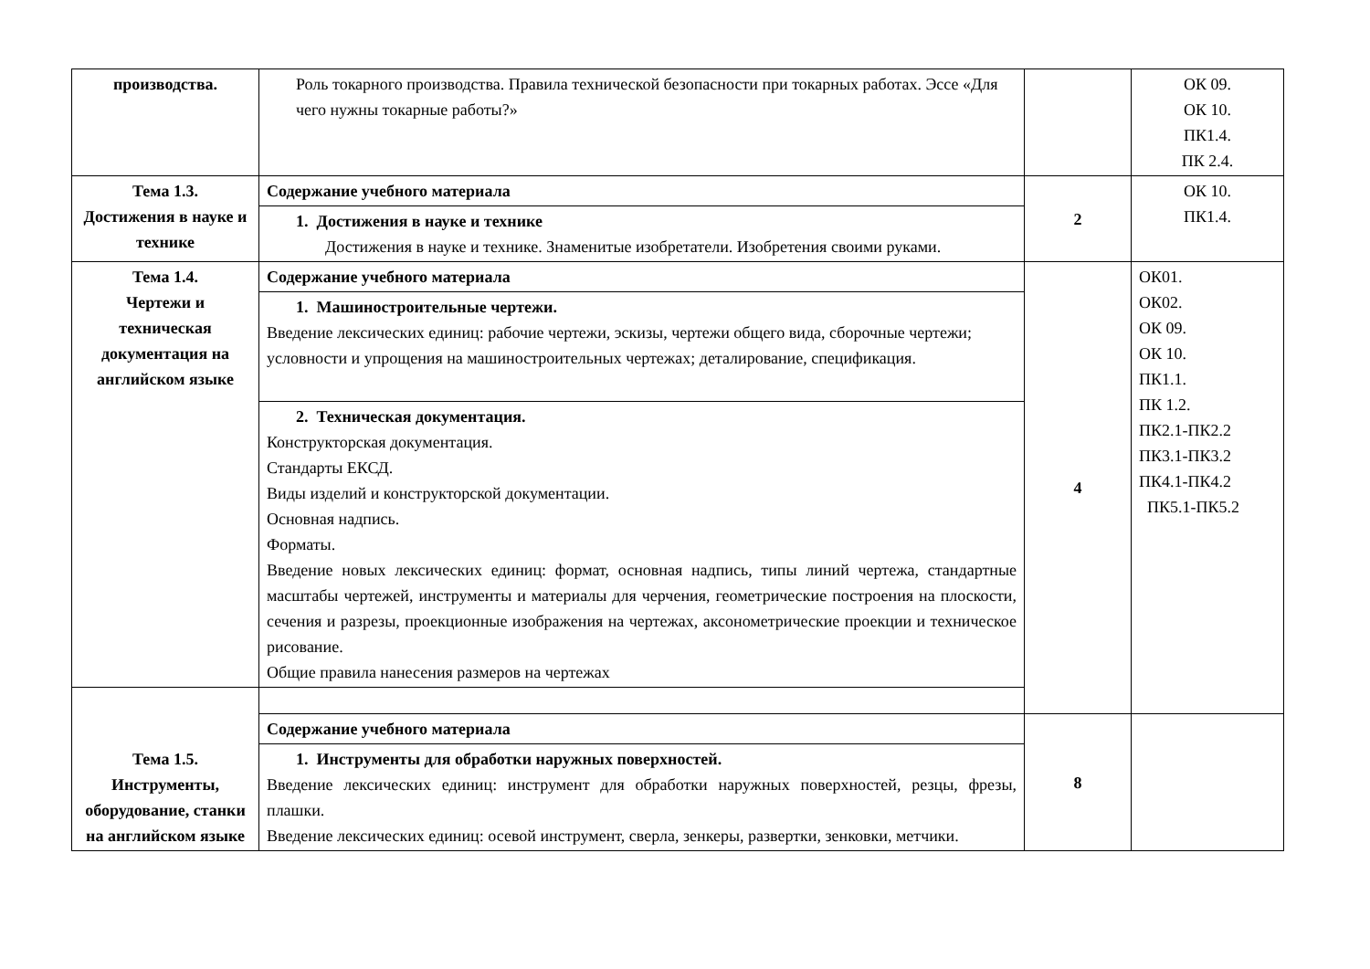| производства. | Роль токарного производства. Правила технической безопасности при токарных работах. Эссе «Для чего нужны токарные работы?» | | ОК 09. ОК 10. ПК1.4. ПК 2.4. |
| Тема 1.3. Достижения в науке и технике | Содержание учебного материала | 2 | ОК 10. ПК1.4. |
| | 1. Достижения в науке и технике Достижения в науке и технике. Знаменитые изобретатели. Изобретения своими руками. | | |
| Тема 1.4. Чертежи и техническая документация на английском языке | Содержание учебного материала | 4 | ОК01. ОК02. ОК 09. ОК 10. ПК1.1. ПК 1.2. ПК2.1-ПК2.2 ПК3.1-ПК3.2 ПК4.1-ПК4.2 ПК5.1-ПК5.2 |
| | 1. Машиностроительные чертежи. Введение лексических единиц: рабочие чертежи, эскизы, чертежи общего вида, сборочные чертежи; условности и упрощения на машиностроительных чертежах; деталирование, спецификация. | | |
| | 2. Техническая документация. Конструкторская документация. Стандарты ЕКСД. Виды изделий и конструкторской документации. Основная надпись. Форматы. Введение новых лексических единиц: формат, основная надпись, типы линий чертежа, стандартные масштабы чертежей, инструменты и материалы для черчения, геометрические построения на плоскости, сечения и разрезы, проекционные изображения на чертежах, аксонометрические проекции и техническое рисование. Общие правила нанесения размеров на чертежах | | |
| Тема 1.5. Инструменты, оборудование, станки на английском языке | | | |
| | Содержание учебного материала | 8 | |
| | 1. Инструменты для обработки наружных поверхностей. Введение лексических единиц: инструмент для обработки наружных поверхностей, резцы, фрезы, плашки. Введение лексических единиц: осевой инструмент, сверла, зенкеры, развертки, зенковки, метчики. | | |